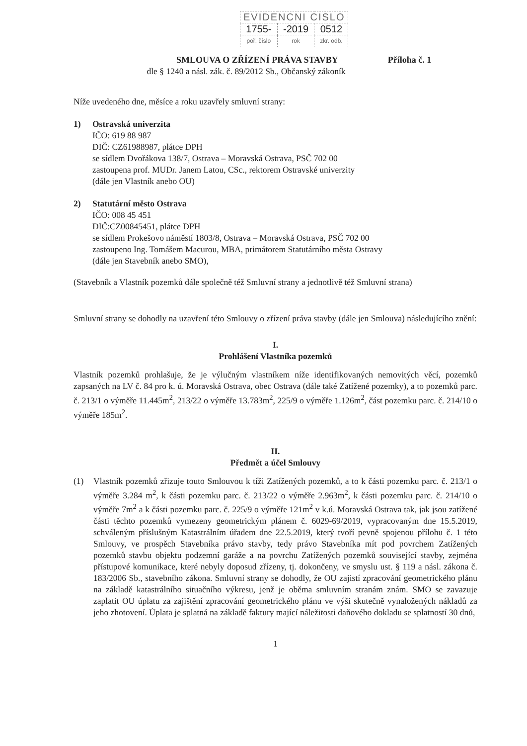| EVIDENCNI CISLO | | |
| 1755- | -2019 | 0512 |
| poř. číslo | rok | zkr. odb. |
SMLOUVA O ZŘÍZENÍ PRÁVA STAVBY Příloha č. 1
dle § 1240 a násl. zák. č. 89/2012 Sb., Občanský zákoník
Níže uvedeného dne, měsíce a roku uzavřely smluvní strany:
1) Ostravská univerzita
IČO: 619 88 987
DIČ: CZ61988987, plátce DPH
se sídlem Dvořákova 138/7, Ostrava – Moravská Ostrava, PSČ 702 00
zastoupena prof. MUDr. Janem Latou, CSc., rektorem Ostravské univerzity
(dále jen Vlastník anebo OU)
2) Statutární město Ostrava
IČO: 008 45 451
DIČ:CZ00845451, plátce DPH
se sídlem Prokešovo náměstí 1803/8, Ostrava – Moravská Ostrava, PSČ 702 00
zastoupeno Ing. Tomášem Macurou, MBA, primátorem Statutárního města Ostravy
(dále jen Stavebník anebo SMO),
(Stavebník a Vlastník pozemků dále společně též Smluvní strany a jednotlivě též Smluvní strana)
Smluvní strany se dohodly na uzavření této Smlouvy o zřízení práva stavby (dále jen Smlouva) následujícího znění:
I.
Prohlášení Vlastníka pozemků
Vlastník pozemků prohlašuje, že je výlučným vlastníkem níže identifikovaných nemovitých věcí, pozemků zapsaných na LV č. 84 pro k. ú. Moravská Ostrava, obec Ostrava (dále také Zatížené pozemky), a to pozemků parc. č. 213/1 o výměře 11.445m<sup>2</sup>, 213/22 o výměře 13.783m<sup>2</sup>, 225/9 o výměře 1.126m<sup>2</sup>, část pozemku parc. č. 214/10 o výměře 185m<sup>2</sup>.
II.
Předmět a účel Smlouvy
(1) Vlastník pozemků zřizuje touto Smlouvou k tíži Zatížených pozemků, a to k části pozemku parc. č. 213/1 o výměře 3.284 m<sup>2</sup>, k části pozemku parc. č. 213/22 o výměře 2.963m<sup>2</sup>, k části pozemku parc. č. 214/10 o výměře 7m<sup>2</sup> a k části pozemku parc. č. 225/9 o výměře 121m<sup>2</sup> v k.ú. Moravská Ostrava tak, jak jsou zatížené části těchto pozemků vymezeny geometrickým plánem č. 6029-69/2019, vypracovaným dne 15.5.2019, schváleným příslušným Katastrálním úřadem dne 22.5.2019, který tvoří pevně spojenou přílohu č. 1 této Smlouvy, ve prospěch Stavebníka právo stavby, tedy právo Stavebníka mít pod povrchem Zatížených pozemků stavbu objektu podzemní garáže a na povrchu Zatížených pozemků související stavby, zejména přístupové komunikace, které nebyly doposud zřízeny, tj. dokončeny, ve smyslu ust. § 119 a násl. zákona č. 183/2006 Sb., stavebního zákona. Smluvní strany se dohodly, že OU zajistí zpracování geometrického plánu na základě katastrálního situačního výkresu, jenž je oběma smluvním stranám znám. SMO se zavazuje zaplatit OU úplatu za zajištění zpracování geometrického plánu ve výši skutečně vynaložených nákladů za jeho zhotovení. Úplata je splatná na základě faktury mající náležitosti daňového dokladu se splatností 30 dnů,
1